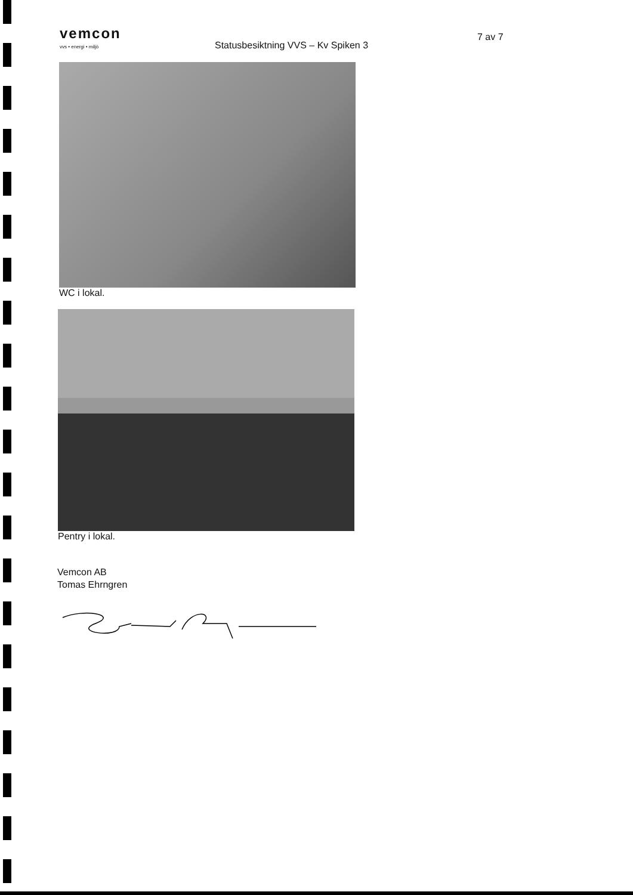vemcon
vvs • energi • miljö
Statusbesiktning VVS – Kv Spiken 3
7 av 7
WC i lokal.
Pentry i lokal.
Vemcon AB
Tomas Ehrngren